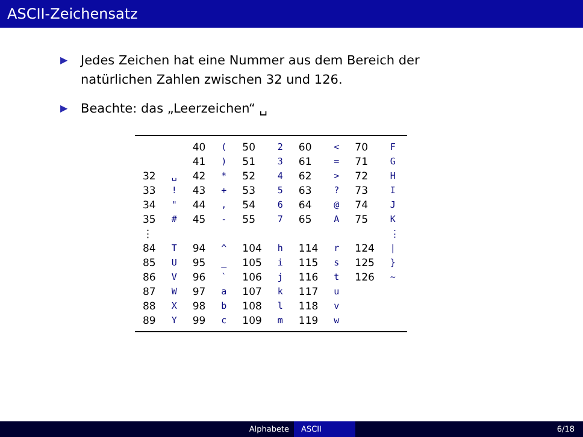ASCII-Zeichensatz
▶ Jedes Zeichen hat eine Nummer aus dem Bereich der natürlichen Zahlen zwischen 32 und 126.
▶ Beachte: das „Leerzeichen“ ␣
| | | 40 | ( | 50 | 2 | 60 | < | 70 | F |
| | | 41 | ) | 51 | 3 | 61 | = | 71 | G |
| 32 | ␣ | 42 | * | 52 | 4 | 62 | > | 72 | H |
| 33 | ! | 43 | + | 53 | 5 | 63 | ? | 73 | I |
| 34 | " | 44 | , | 54 | 6 | 64 | @ | 74 | J |
| 35 | # | 45 | - | 55 | 7 | 65 | A | 75 | K |
| ⋮ | | | | | | | | | ⋮ |
| 84 | T | 94 | ^ | 104 | h | 114 | r | 124 | / |
| 85 | U | 95 | _ | 105 | i | 115 | s | 125 | } |
| 86 | V | 96 | ` | 106 | j | 116 | t | 126 | ~ |
| 87 | W | 97 | a | 107 | k | 117 | u | | |
| 88 | X | 98 | b | 108 | l | 118 | v | | |
| 89 | Y | 99 | c | 109 | m | 119 | w | | |
Alphabete ASCII 6/18